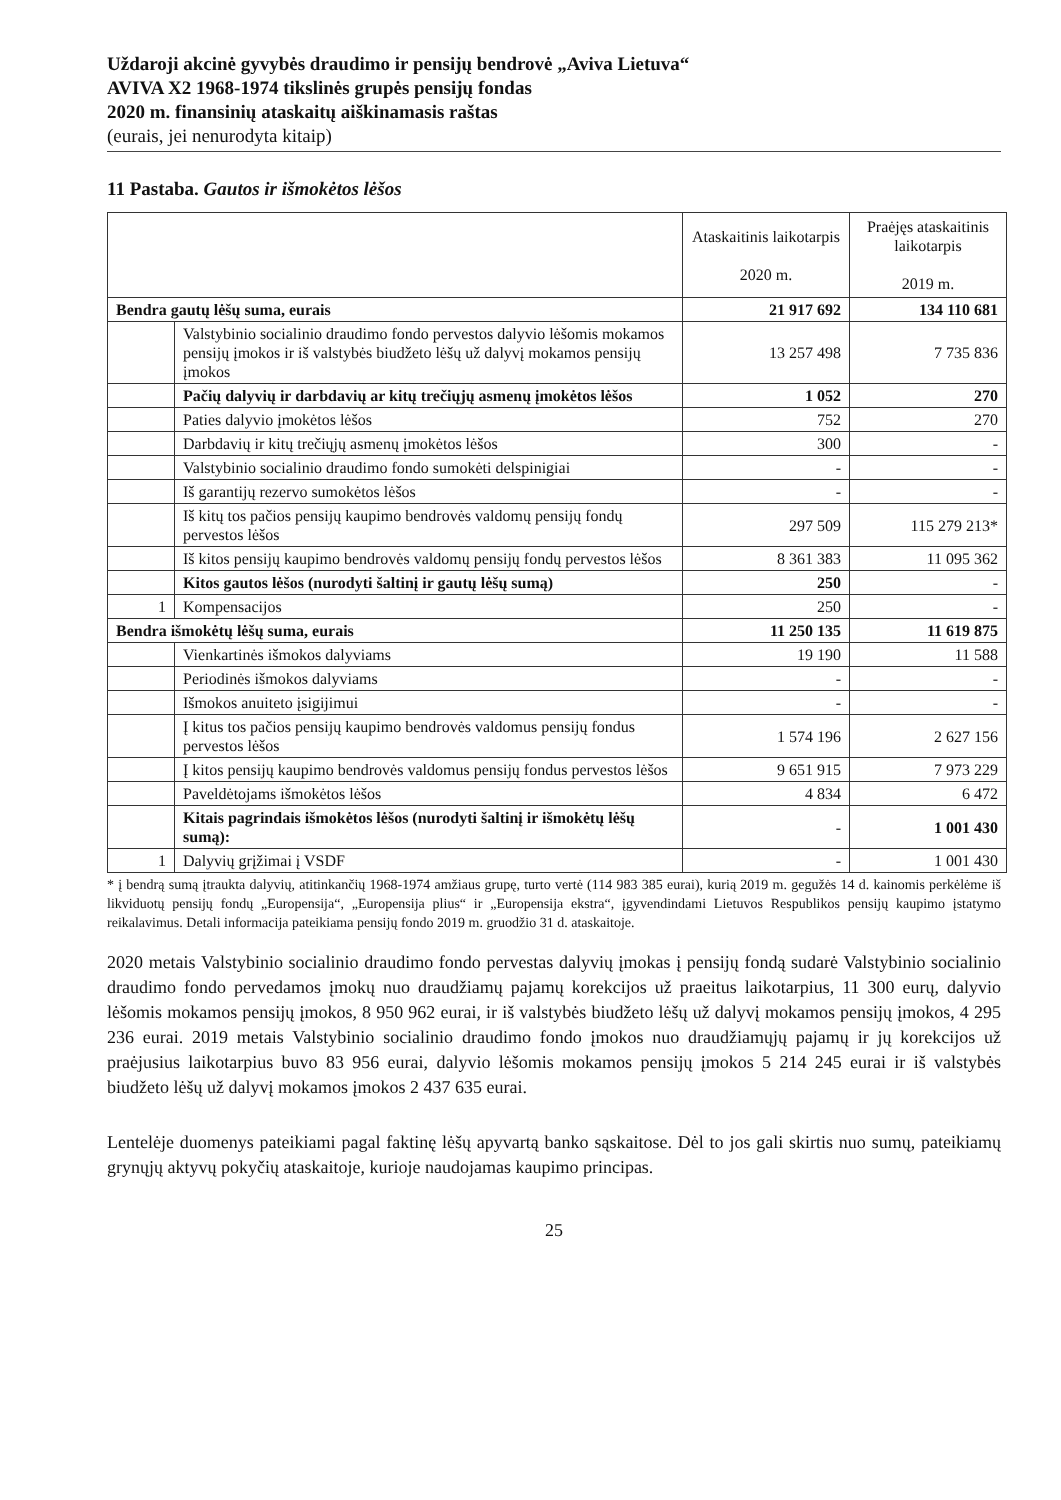Uždaroji akcinė gyvybės draudimo ir pensijų bendrovė „Aviva Lietuva“AVIVA X2 1968-1974 tikslinės grupės pensijų fondas
2020 m. finansinių ataskaitų aiškinamasis raštas
(eurais, jei nenurodyta kitaip)
11 Pastaba. Gautos ir išmokėtos lėšos
| | | Ataskaitinis laikotarpis 2020 m. | Praėjęs ataskaitinis laikotarpis 2019 m. |
| --- | --- | --- | --- |
| Bendra gautų lėšų suma, eurais | | 21 917 692 | 134 110 681 |
| | Valstybinio socialinio draudimo fondo pervestos dalyvio lėšomis mokamos pensijų įmokos ir iš valstybės biudžeto lėšų už dalyvį mokamos pensijų įmokos | 13 257 498 | 7 735 836 |
| | Pačių dalyvių ir darbdavių ar kitų trečiųjų asmenų įmokėtos lėšos | 1 052 | 270 |
| | Paties dalyvio įmokėtos lėšos | 752 | 270 |
| | Darbdavių ir kitų trečiųjų asmenų įmokėtos lėšos | 300 | - |
| | Valstybinio socialinio draudimo fondo sumokėti delspinigiai | - | - |
| | Iš garantijų rezervo sumokėtos lėšos | - | - |
| | Iš kitų tos pačios pensijų kaupimo bendrovės valdomų pensijų fondų pervestos lėšos | 297 509 | 115 279 213* |
| | Iš kitos pensijų kaupimo bendrovės valdomų pensijų fondų pervestos lėšos | 8 361 383 | 11 095 362 |
| | Kitos gautos lėšos (nurodyti šaltinį ir gautų lėšų sumą) | 250 | - |
| 1 | Kompensacijos | 250 | - |
| Bendra išmokėtų lėšų suma, eurais | | 11 250 135 | 11 619 875 |
| | Vienkartinės išmokos dalyviams | 19 190 | 11 588 |
| | Periodinės išmokos dalyviams | - | - |
| | Išmokos anuiteto įsigijimui | - | - |
| | Į kitus tos pačios pensijų kaupimo bendrovės valdomus pensijų fondus pervestos lėšos | 1 574 196 | 2 627 156 |
| | Į kitos pensijų kaupimo bendrovės valdomus pensijų fondus pervestos lėšos | 9 651 915 | 7 973 229 |
| | Paveldėtojams išmokėtos lėšos | 4 834 | 6 472 |
| | Kitais pagrindais išmokėtos lėšos (nurodyti šaltinį ir išmokėtų lėšų sumą): | - | 1 001 430 |
| 1 | Dalyvių grįžimai į VSDF | - | 1 001 430 |
* į bendrą sumą įtraukta dalyvių, atitinkančių 1968-1974 amžiaus grupę, turto vertė (114 983 385 eurai), kurią 2019 m. gegužės 14 d. kainomis perkėlėme iš likviduotų pensijų fondų „Europensija“, „Europensija plius“ ir „Europensija ekstra“, įgyvendindami Lietuvos Respublikos pensijų kaupimo įstatymo reikalavimus. Detali informacija pateikiama pensijų fondo 2019 m. gruodžio 31 d. ataskaitoje.
2020 metais Valstybinio socialinio draudimo fondo pervestas dalyvių įmokas į pensijų fondą sudarė Valstybinio socialinio draudimo fondo pervedamos įmokų nuo draudžiamų pajamų korekcijos už praeitus laikotarpius, 11 300 eurų, dalyvio lėšomis mokamos pensijų įmokos, 8 950 962 eurai, ir iš valstybės biudžeto lėšų už dalyvį mokamos pensijų įmokos, 4 295 236 eurai. 2019 metais Valstybinio socialinio draudimo fondo įmokos nuo draudžiamųjų pajamų ir jų korekcijos už praėjusius laikotarpius buvo 83 956 eurai, dalyvio lėšomis mokamos pensijų įmokos 5 214 245 eurai ir iš valstybės biudžeto lėšų už dalyvį mokamos įmokos 2 437 635 eurai.
Lentelėje duomenys pateikiami pagal faktinę lėšų apyvartą banko sąskaitose. Dėl to jos gali skirtis nuo sumų, pateikiamų grynųjų aktyvų pokyčių ataskaitoje, kurioje naudojamas kaupimo principas.
25